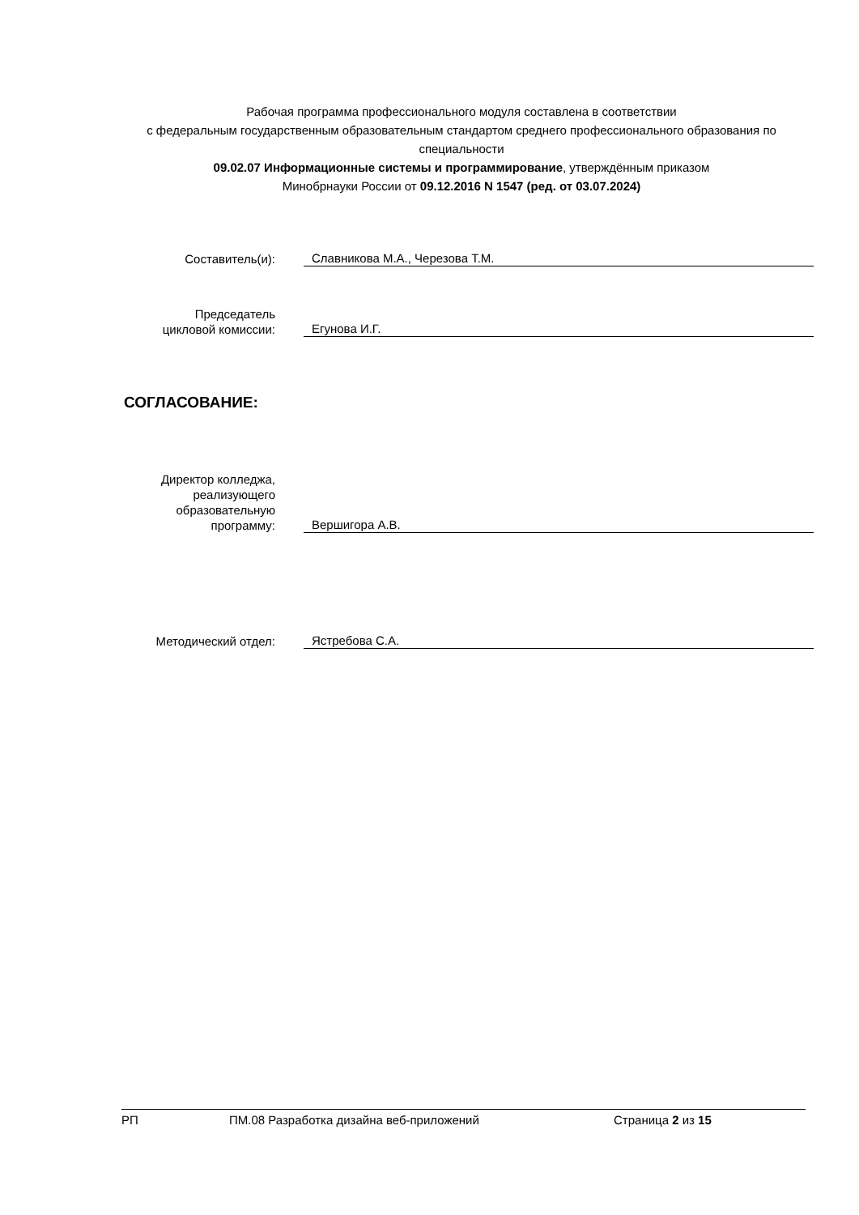Рабочая программа профессионального модуля составлена в соответствии
с федеральным государственным образовательным стандартом среднего профессионального образования по специальности
09.02.07 Информационные системы и программирование, утверждённым приказом
Минобрнауки России от 09.12.2016 N 1547 (ред. от 03.07.2024)
Составитель(и):
Славникова М.А., Черезова Т.М.
Председатель
цикловой комиссии:
Егунова И.Г.
СОГЛАСОВАНИЕ:
Директор колледжа,
реализующего
образовательную
программу:
Вершигора А.В.
Методический отдел:
Ястребова С.А.
РП ПМ.08 Разработка дизайна веб-приложений Страница 2 из 15